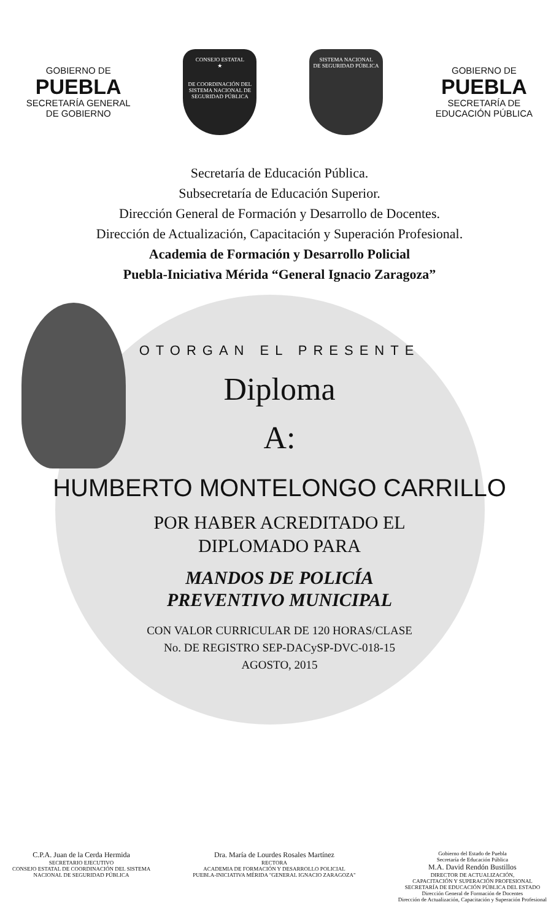GOBIERNO DE
PUEBLA
SECRETARÍA GENERAL
DE GOBIERNO
CONSEJO ESTATAL
★
DE COORDINACIÓN DEL SISTEMA NACIONAL DE SEGURIDAD PÚBLICA
SISTEMA NACIONAL
DE SEGURIDAD PÚBLICA
GOBIERNO DE
PUEBLA
SECRETARÍA DE
EDUCACIÓN PÚBLICA
Secretaría de Educación Pública.
Subsecretaría de Educación Superior.
Dirección General de Formación y Desarrollo de Docentes.
Dirección de Actualización, Capacitación y Superación Profesional.
Academia de Formación y Desarrollo Policial
Puebla-Iniciativa Mérida “General Ignacio Zaragoza”
OTORGAN EL PRESENTE
Diploma
A:
HUMBERTO MONTELONGO CARRILLO
POR HABER ACREDITADO EL
DIPLOMADO PARA
MANDOS DE POLICÍA
PREVENTIVO MUNICIPAL
CON VALOR CURRICULAR DE 120 HORAS/CLASE
No. DE REGISTRO SEP-DACySP-DVC-018-15
AGOSTO, 2015
C.P.A. Juan de la Cerda Hermida
SECRETARIO EJECUTIVO
CONSEJO ESTATAL DE COORDINACIÓN DEL SISTEMA
NACIONAL DE SEGURIDAD PÚBLICA
Dra. María de Lourdes Rosales Martínez
RECTORA
ACADEMIA DE FORMACIÓN Y DESARROLLO POLICIAL
PUEBLA-INICIATIVA MÉRIDA "GENERAL IGNACIO ZARAGOZA"
Gobierno del Estado de Puebla
Secretaría de Educación Pública
M.A. David Rendón Bustillos
DIRECTOR DE ACTUALIZACIÓN,
CAPACITACIÓN Y SUPERACIÓN PROFESIONAL
SECRETARÍA DE EDUCACIÓN PÚBLICA DEL ESTADO
Dirección General de Formación de Docentes
Dirección de Actualización, Capacitación y Superación Profesional